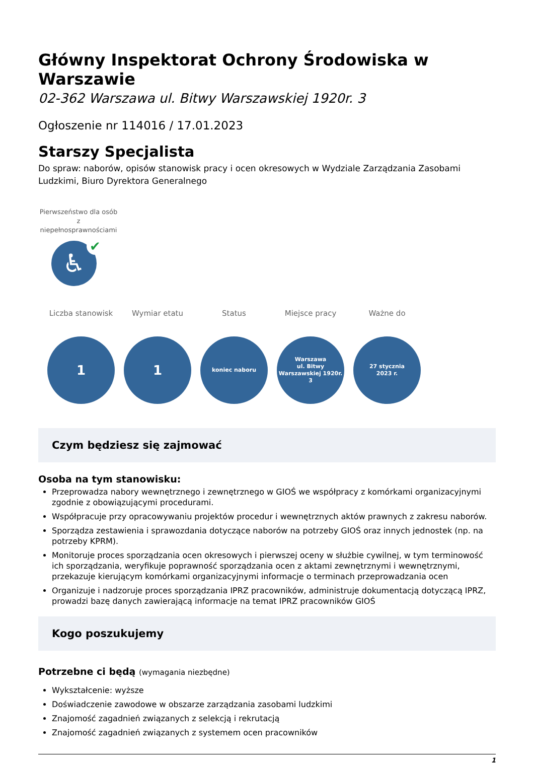Główny Inspektorat Ochrony Środowiska w Warszawie
02-362 Warszawa ul. Bitwy Warszawskiej 1920r. 3
Ogłoszenie nr 114016 / 17.01.2023
Starszy Specjalista
Do spraw: naborów, opisów stanowisk pracy i ocen okresowych w Wydziale Zarządzania Zasobami Ludzkimi, Biuro Dyrektora Generalnego
Pierwszeństwo dla osób z niepełnosprawnościami
♿ ✔
Liczba stanowisk
1
Wymiar etatu
1
Status
koniec naboru
Miejsce pracy
Warszawa
ul. Bitwy
Warszawskiej 1920r.
3
Ważne do
27 stycznia
2023 r.
Czym będziesz się zajmować
Osoba na tym stanowisku:
Przeprowadza nabory wewnętrznego i zewnętrznego w GIOŚ we współpracy z komórkami organizacyjnymi zgodnie z obowiązującymi procedurami.
Współpracuje przy opracowywaniu projektów procedur i wewnętrznych aktów prawnych z zakresu naborów.
Sporządza zestawienia i sprawozdania dotyczące naborów na potrzeby GIOŚ oraz innych jednostek (np. na potrzeby KPRM).
Monitoruje proces sporządzania ocen okresowych i pierwszej oceny w służbie cywilnej, w tym terminowość ich sporządzania, weryfikuje poprawność sporządzania ocen z aktami zewnętrznymi i wewnętrznymi, przekazuje kierującym komórkami organizacyjnymi informacje o terminach przeprowadzania ocen
Organizuje i nadzoruje proces sporządzania IPRZ pracowników, administruje dokumentacją dotyczącą IPRZ, prowadzi bazę danych zawierającą informacje na temat IPRZ pracowników GIOŚ
Kogo poszukujemy
Potrzebne ci będą (wymagania niezbędne)
Wykształcenie: wyższe
Doświadczenie zawodowe w obszarze zarządzania zasobami ludzkimi
Znajomość zagadnień związanych z selekcją i rekrutacją
Znajomość zagadnień związanych z systemem ocen pracowników
1